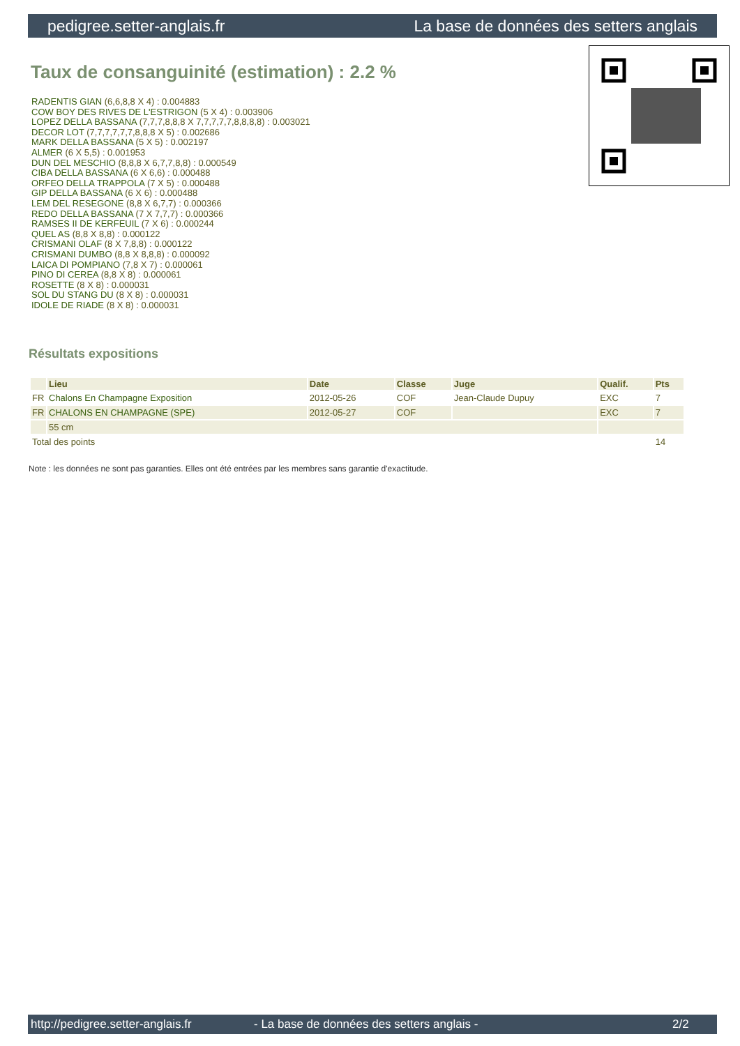pedigree.setter-anglais.fr La base de données des setters anglais
Taux de consanguinité (estimation) : 2.2 %
RADENTIS GIAN (6,6,8,8 X 4) : 0.004883
COW BOY DES RIVES DE L'ESTRIGON (5 X 4) : 0.003906
LOPEZ DELLA BASSANA (7,7,7,8,8,8 X 7,7,7,7,7,8,8,8,8) : 0.003021
DECOR LOT (7,7,7,7,7,7,8,8,8 X 5) : 0.002686
MARK DELLA BASSANA (5 X 5) : 0.002197
ALMER (6 X 5,5) : 0.001953
DUN DEL MESCHIO (8,8,8 X 6,7,7,8,8) : 0.000549
CIBA DELLA BASSANA (6 X 6,6) : 0.000488
ORFEO DELLA TRAPPOLA (7 X 5) : 0.000488
GIP DELLA BASSANA (6 X 6) : 0.000488
LEM DEL RESEGONE (8,8 X 6,7,7) : 0.000366
REDO DELLA BASSANA (7 X 7,7,7) : 0.000366
RAMSES II DE KERFEUIL (7 X 6) : 0.000244
QUEL AS (8,8 X 8,8) : 0.000122
CRISMANI OLAF (8 X 7,8,8) : 0.000122
CRISMANI DUMBO (8,8 X 8,8,8) : 0.000092
LAICA DI POMPIANO (7,8 X 7) : 0.000061
PINO DI CEREA (8,8 X 8) : 0.000061
ROSETTE (8 X 8) : 0.000031
SOL DU STANG DU (8 X 8) : 0.000031
IDOLE DE RIADE (8 X 8) : 0.000031
Résultats expositions
| | Lieu | Date | Classe | Juge | Qualif. | Pts |
| --- | --- | --- | --- | --- | --- | --- |
| FR | Chalons En Champagne Exposition | 2012-05-26 | COF | Jean-Claude Dupuy | EXC | 7 |
| FR | CHALONS EN CHAMPAGNE (SPE) | 2012-05-27 | COF | | EXC | 7 |
| | 55 cm | | | | | |
| Total des points | | | | | | 14 |
Note : les données ne sont pas garanties. Elles ont été entrées par les membres sans garantie d'exactitude.
http://pedigree.setter-anglais.fr - La base de données des setters anglais - 2/2